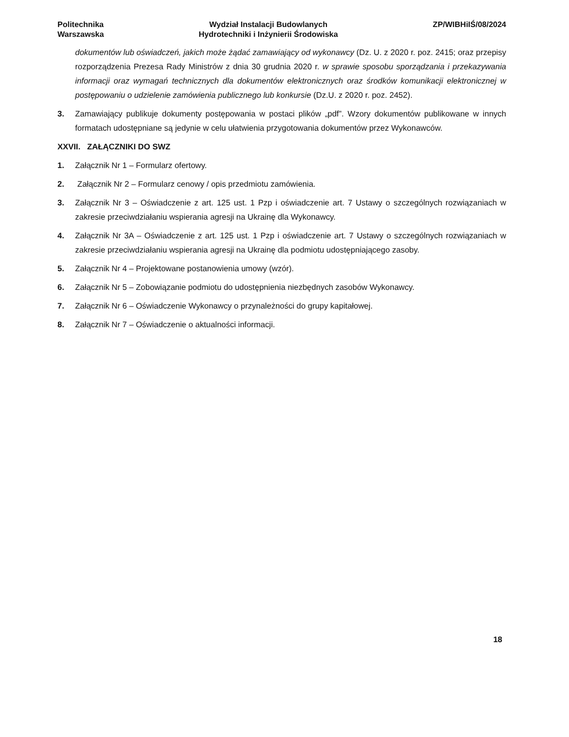Politechnika
Warszawska
Wydział Instalacji Budowlanych
Hydrotechniki i Inżynierii Środowiska
ZP/WIBHiIŚ/08/2024
dokumentów lub oświadczeń, jakich może żądać zamawiający od wykonawcy (Dz. U. z 2020 r. poz. 2415; oraz przepisy rozporządzenia Prezesa Rady Ministrów z dnia 30 grudnia 2020 r. w sprawie sposobu sporządzania i przekazywania informacji oraz wymagań technicznych dla dokumentów elektronicznych oraz środków komunikacji elektronicznej w postępowaniu o udzielenie zamówienia publicznego lub konkursie (Dz.U. z 2020 r. poz. 2452).
3. Zamawiający publikuje dokumenty postępowania w postaci plików „pdf”. Wzory dokumentów publikowane w innych formatach udostępniane są jedynie w celu ułatwienia przygotowania dokumentów przez Wykonawców.
XXVII. ZAŁĄCZNIKI DO SWZ
1. Załącznik Nr 1 – Formularz ofertowy.
2. Załącznik Nr 2 – Formularz cenowy / opis przedmiotu zamówienia.
3. Załącznik Nr 3 – Oświadczenie z art. 125 ust. 1 Pzp i oświadczenie art. 7 Ustawy o szczególnych rozwiązaniach w zakresie przeciwdziałaniu wspierania agresji na Ukrainę dla Wykonawcy.
4. Załącznik Nr 3A – Oświadczenie z art. 125 ust. 1 Pzp i oświadczenie art. 7 Ustawy o szczególnych rozwiązaniach w zakresie przeciwdziałaniu wspierania agresji na Ukrainę dla podmiotu udostępniającego zasoby.
5. Załącznik Nr 4 – Projektowane postanowienia umowy (wzór).
6. Załącznik Nr 5 – Zobowiązanie podmiotu do udostępnienia niezbędnych zasobów Wykonawcy.
7. Załącznik Nr 6 – Oświadczenie Wykonawcy o przynależności do grupy kapitałowej.
8. Załącznik Nr 7 – Oświadczenie o aktualności informacji.
18